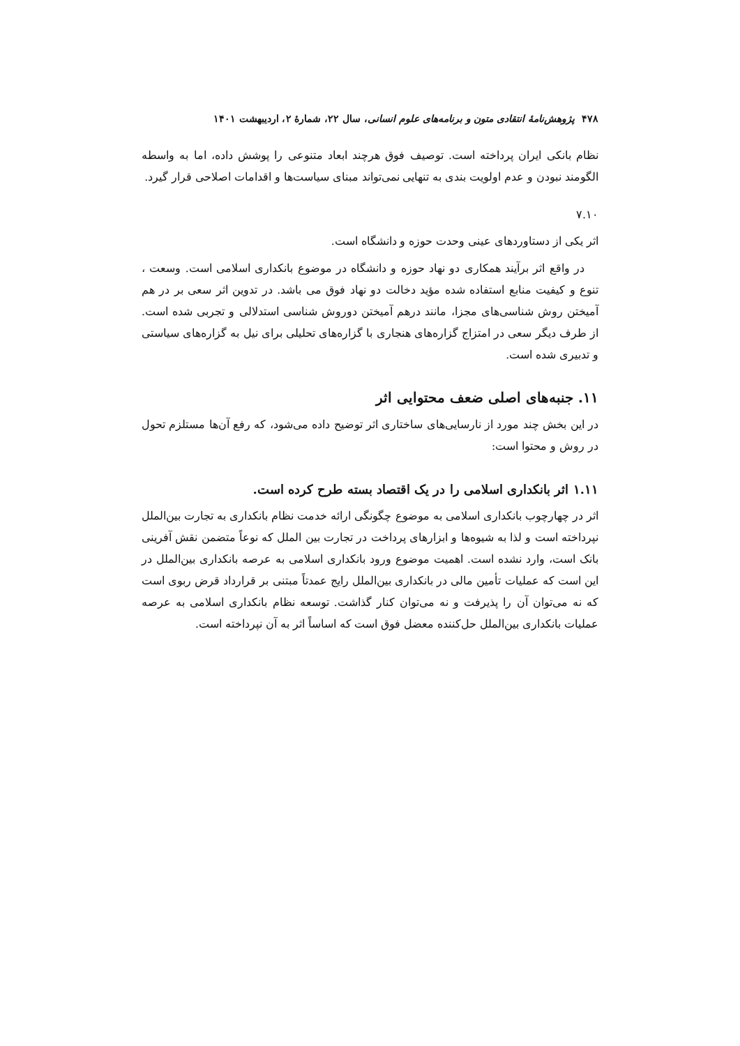۴۷۸ پژوهش‌نامهٔ انتقادی متون و برنامه‌های علوم انسانی، سال ۲۲، شمارهٔ ۲، اردیبهشت ۱۴۰۱
نظام بانکی ایران پرداخته است. توصیف فوق هرچند ابعاد متنوعی را پوشش داده، اما به واسطه الگومند نبودن و عدم اولویت بندی به تنهایی نمی‌تواند مبنای سیاست‌ها و اقدامات اصلاحی قرار گیرد.
۷.۱۰
اثر یکی از دستاوردهای عینی وحدت حوزه و دانشگاه است.
در واقع اثر برآیند همکاری دو نهاد حوزه و دانشگاه در موضوع بانکداری اسلامی است. وسعت ، تنوع و کیفیت منابع استفاده شده مؤید دخالت دو نهاد فوق می باشد. در تدوین اثر سعی بر در هم آمیختن روش شناسی‌های مجزا، مانند درهم آمیختن دوروش شناسی استدلالی و تجربی شده است. از طرف دیگر سعی در امتزاج گزاره‌های هنجاری با گزاره‌های تحلیلی برای نیل به گزاره‌های سیاستی و تدبیری شده است.
۱۱. جنبه‌های اصلی ضعف محتوایی اثر
در این بخش چند مورد از نارسایی‌های ساختاری اثر توضیح داده می‌شود، که رفع آن‌ها مستلزم تحول در روش و محتوا است:
۱.۱۱ اثر بانکداری اسلامی را در یک اقتصاد بسته طرح کرده است.
اثر در چهارچوب بانکداری اسلامی به موضوع چگونگی ارائه خدمت نظام بانکداری به تجارت بین‌الملل نپرداخته است و لذا به شیوه‌ها و ابزارهای پرداخت در تجارت بین الملل که نوعاً متضمن نقش آفرینی بانک است، وارد نشده است. اهمیت موضوع ورود بانکداری اسلامی به عرصه بانکداری بین‌الملل در این است که عملیات تأمین مالی در بانکداری بین‌الملل رایج عمدتاً مبتنی بر قرارداد قرض ربوی است که نه می‌توان آن را پذیرفت و نه می‌توان کنار گذاشت. توسعه نظام بانکداری اسلامی به عرصه عملیات بانکداری بین‌الملل حل‌کننده معضل فوق است که اساساً اثر به آن نپرداخته است.